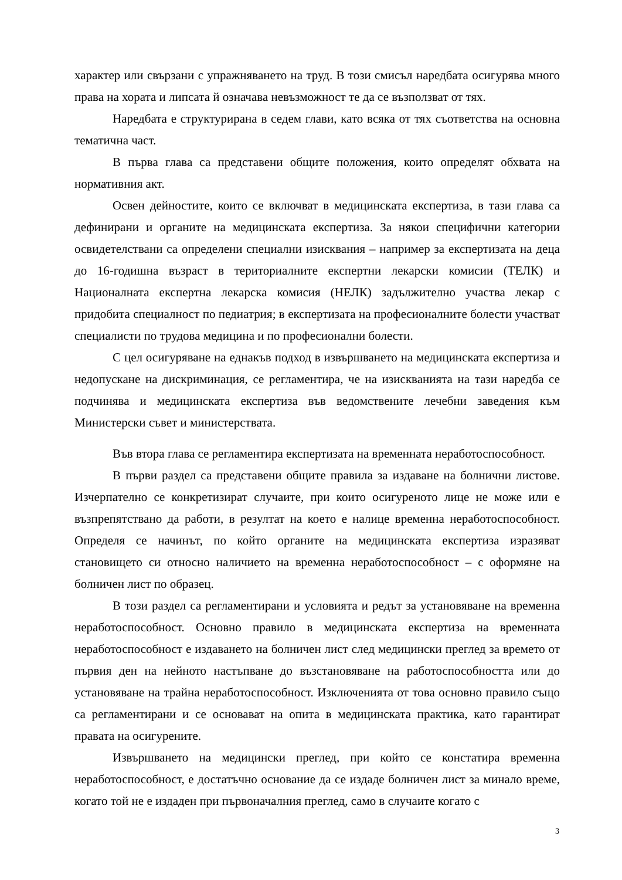характер или свързани с упражняването на труд. В този смисъл наредбата осигурява много права на хората и липсата й означава невъзможност те да се възползват от тях.
Наредбата е структурирана в седем глави, като всяка от тях съответства на основна тематична част.
В първа глава са представени общите положения, които определят обхвата на нормативния акт.
Освен дейностите, които се включват в медицинската експертиза, в тази глава са дефинирани и органите на медицинската експертиза. За някои специфични категории освидетелствани са определени специални изисквания – например за експертизата на деца до 16-годишна възраст в териториалните експертни лекарски комисии (ТЕЛК) и Националната експертна лекарска комисия (НЕЛК) задължително участва лекар с придобита специалност по педиатрия; в експертизата на професионалните болести участват специалисти по трудова медицина и по професионални болести.
С цел осигуряване на еднакъв подход в извършването на медицинската експертиза и недопускане на дискриминация, се регламентира, че на изискванията на тази наредба се подчинява и медицинската експертиза във ведомствените лечебни заведения към Министерски съвет и министерствата.
Във втора глава се регламентира експертизата на временната неработоспособност.
В първи раздел са представени общите правила за издаване на болнични листове. Изчерпателно се конкретизират случаите, при които осигуреното лице не може или е възпрепятствано да работи, в резултат на което е налице временна неработоспособност. Определя се начинът, по който органите на медицинската експертиза изразяват становището си относно наличието на временна неработоспособност – с оформяне на болничен лист по образец.
В този раздел са регламентирани и условията и редът за установяване на временна неработоспособност. Основно правило в медицинската експертиза на временната неработоспособност е издаването на болничен лист след медицински преглед за времето от първия ден на нейното настъпване до възстановяване на работоспособността или до установяване на трайна неработоспособност. Изключенията от това основно правило също са регламентирани и се основават на опита в медицинската практика, като гарантират правата на осигурените.
Извършването на медицински преглед, при който се констатира временна неработоспособност, е достатъчно основание да се издаде болничен лист за минало време, когато той не е издаден при първоначалния преглед, само в случаите когато с
3